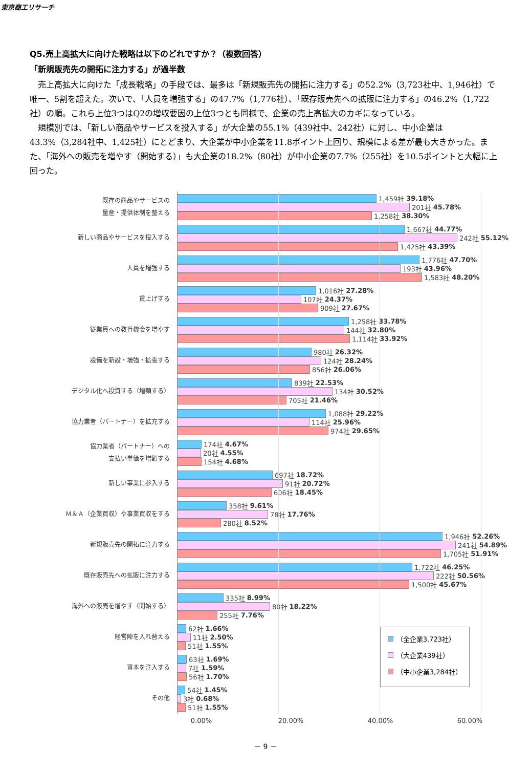東京商工リサーチ
Q5.売上高拡大に向けた戦略は以下のどれですか？（複数回答）
「新規販売先の開拓に注力する」が過半数
　売上高拡大に向けた「成長戦略」の手段では、最多は「新規販売先の開拓に注力する」の52.2%（3,723社中、1,946社）で唯一、5割を超えた。次いで、「人員を増強する」の47.7%（1,776社）、「既存販売先への拡販に注力する」の46.2%（1,722社）の順。これら上位3つはQ2の増収要因の上位3つとも同様で、企業の売上高拡大のカギになっている。
　規模別では、「新しい商品やサービスを投入する」が大企業の55.1%（439社中、242社）に対し、中小企業は43.3%（3,284社中、1,425社）にとどまり、大企業が中小企業を11.8ポイント上回り、規模による差が最も大きかった。また、「海外への販売を増やす（開始する）」も大企業の18.2%（80社）が中小企業の7.7%（255社）を10.5ポイントと大幅に上回った。
既存の商品やサービスの
量産・提供体制を整える
1,459社 39.18%
201社 45.78%
1,258社 38.30%
新しい商品やサービスを投入する
1,667社 44.77%
242社 55.12%
1,425社 43.39%
人員を増強する
1,776社 47.70%
193社 43.96%
1,583社 48.20%
賃上げする
1,016社 27.28%
107社 24.37%
909社 27.67%
従業員への教育機会を増やす
1,258社 33.78%
144社 32.80%
1,114社 33.92%
設備を新設・増強・拡張する
980社 26.32%
124社 28.24%
856社 26.06%
デジタル化へ投資する（増額する）
839社 22.53%
134社 30.52%
705社 21.46%
協力業者（パートナー）を拡充する
1,088社 29.22%
114社 25.96%
974社 29.65%
協力業者（パートナー）への
支払い単価を増額する
174社 4.67%
20社 4.55%
154社 4.68%
新しい事業に参入する
697社 18.72%
91社 20.72%
606社 18.45%
Ｍ＆Ａ（企業買収）や事業買収をする
358社 9.61%
78社 17.76%
280社 8.52%
新規販売先の開拓に注力する
1,946社 52.26%
241社 54.89%
1,705社 51.91%
既存販売先への拡販に注力する
1,722社 46.25%
222社 50.56%
1,500社 45.67%
海外への販売を増やす（開始する）
335社 8.99%
80社 18.22%
255社 7.76%
経営陣を入れ替える
62社 1.66%
11社 2.50%
51社 1.55%
資本を注入する
63社 1.69%
7社 1.59%
56社 1.70%
その他
54社 1.45%
3社 0.68%
51社 1.55%
（全企業3,723社）
（大企業439社）
（中小企業3,284社）
0.00% 20.00% 40.00% 60.00%
－ 9 －